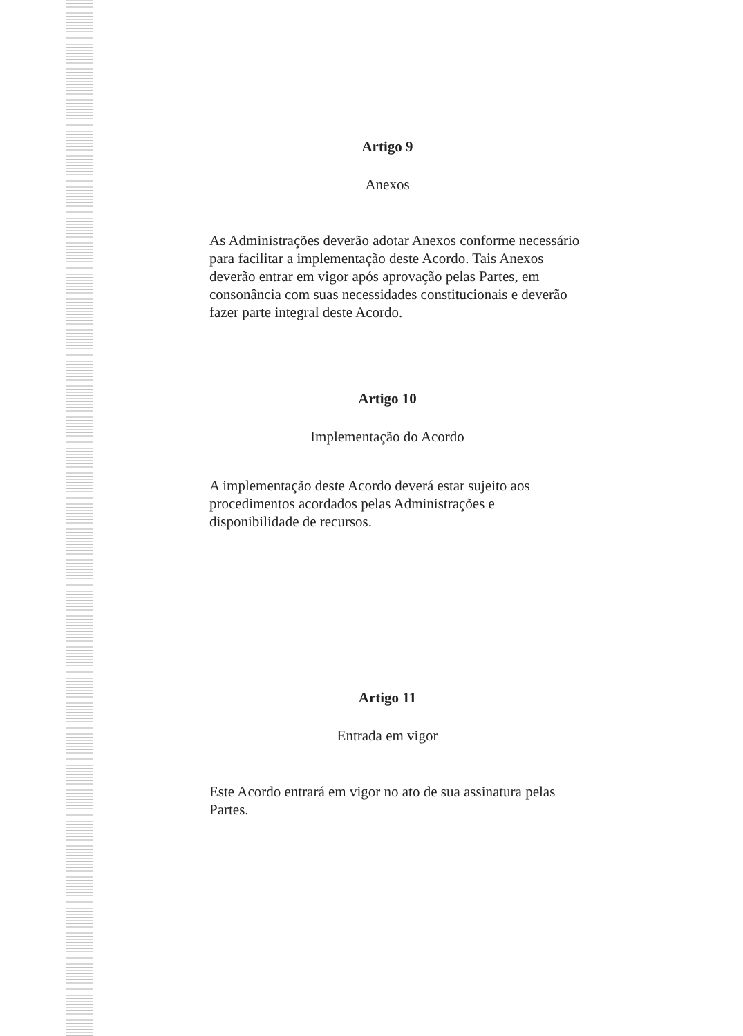Artigo 9
Anexos
As Administrações deverão adotar Anexos conforme necessário
para facilitar a implementação deste Acordo. Tais Anexos
deverão entrar em vigor após aprovação pelas Partes, em
consonância com suas necessidades constitucionais e deverão
fazer parte integral deste Acordo.
Artigo 10
Implementação do Acordo
A implementação deste Acordo deverá estar sujeito aos
procedimentos acordados pelas Administrações e
disponibilidade de recursos.
Artigo 11
Entrada em vigor
Este Acordo entrará em vigor no ato de sua assinatura pelas
Partes.